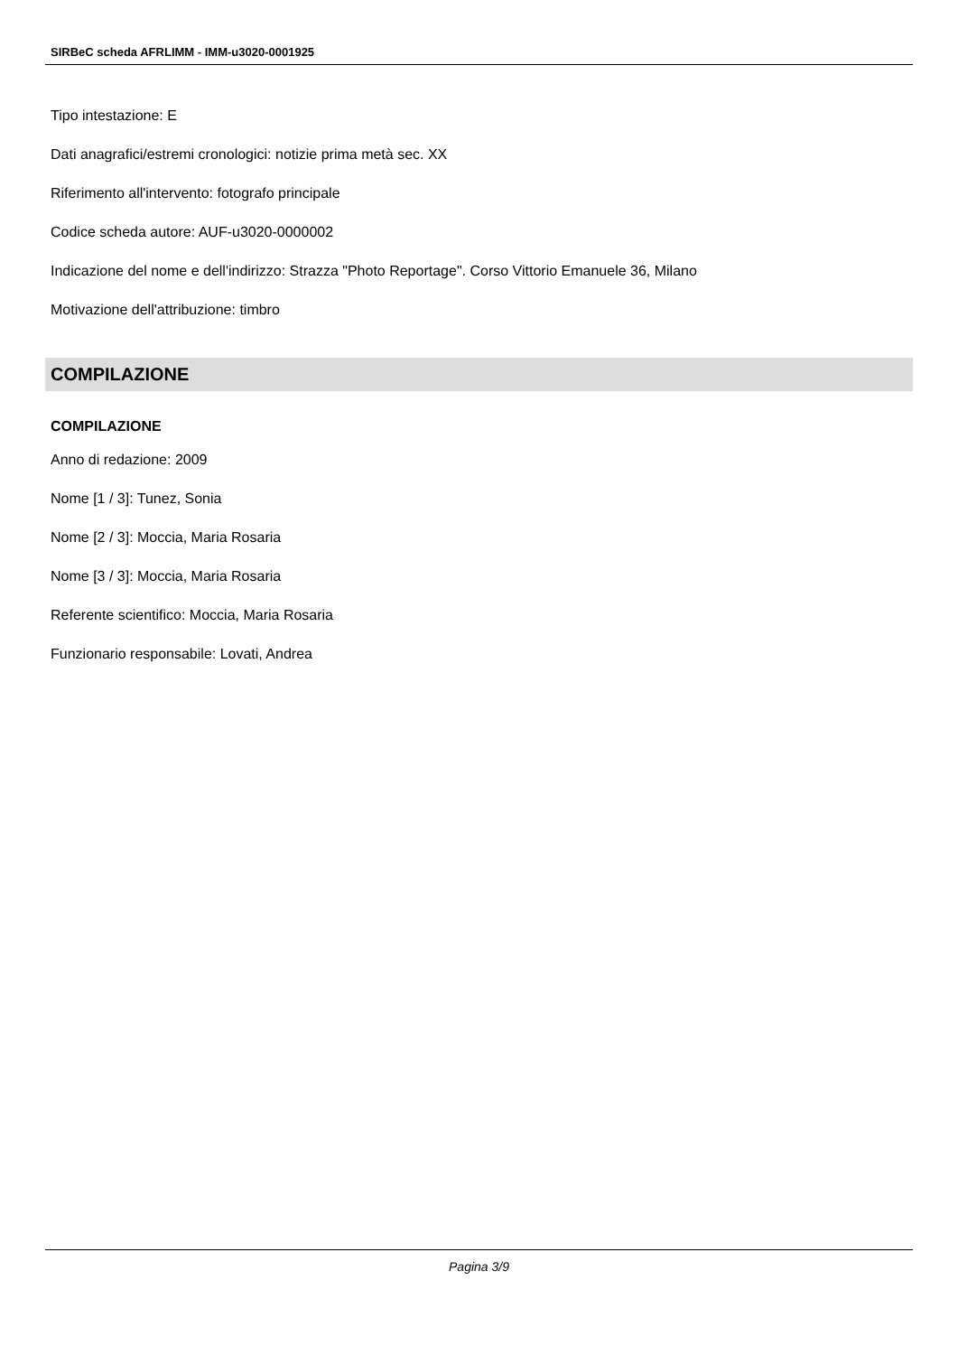SIRBeC scheda AFRLIMM - IMM-u3020-0001925
Tipo intestazione: E
Dati anagrafici/estremi cronologici: notizie prima metà sec. XX
Riferimento all'intervento: fotografo principale
Codice scheda autore: AUF-u3020-0000002
Indicazione del nome e dell'indirizzo: Strazza "Photo Reportage". Corso Vittorio Emanuele 36, Milano
Motivazione dell'attribuzione: timbro
COMPILAZIONE
COMPILAZIONE
Anno di redazione: 2009
Nome [1 / 3]: Tunez, Sonia
Nome [2 / 3]: Moccia, Maria Rosaria
Nome [3 / 3]: Moccia, Maria Rosaria
Referente scientifico: Moccia, Maria Rosaria
Funzionario responsabile: Lovati, Andrea
Pagina 3/9